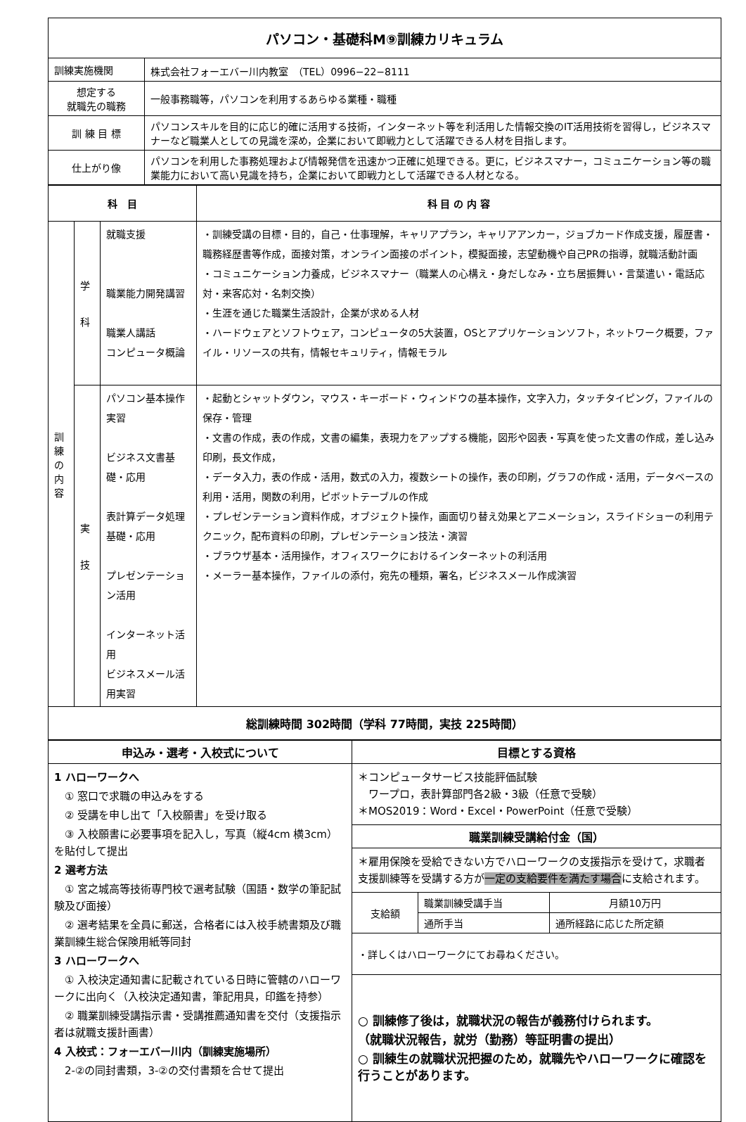| パソコン・基礎科M⑨訓練カリキュラム | |
| 訓練実施機関 | 株式会社フォーエバー川内教室 （TEL）0996−22−8111 |
| 想定する 就職先の職務 | 一般事務職等，パソコンを利用するあらゆる業種・職種 |
| 訓 練 目 標 | パソコンスキルを目的に応じ的確に活用する技術，インターネット等を利活用した情報交換のIT活用技術を習得し，ビジネスマナーなど職業人としての見識を深め，企業において即戦力として活躍できる人材を目指します。 |
| 仕上がり像 | パソコンを利用した事務処理および情報発信を迅速かつ正確に処理できる。更に，ビジネスマナー，コミュニケーション等の職業能力において高い見識を持ち，企業において即戦力として活躍できる人材となる。 |
| 科 目 | | | 科 目 の 内 容 |
| --- | --- | --- | --- |
| 訓 練 の 内 容 | 学 科 | 就職支援 職業能力開発講習 職業人講話 コンピュータ概論 | ・訓練受講の目標・目的，自己・仕事理解，キャリアプラン，キャリアアンカー，ジョブカード作成支援，履歴書・職務経歴書等作成，面接対策，オンライン面接のポイント，模擬面接，志望動機や自己PRの指導，就職活動計画 ・コミュニケーション力養成，ビジネスマナー（職業人の心構え・身だしなみ・立ち居振舞い・言葉遣い・電話応対・来客応対・名刺交換） ・生涯を通じた職業生活設計，企業が求める人材 ・ハードウェアとソフトウェア，コンピュータの5大装置，OSとアプリケーションソフト，ネットワーク概要，ファイル・リソースの共有，情報セキュリティ，情報モラル |
| | 実 技 | パソコン基本操作実習 ビジネス文書基礎・応用 表計算データ処理基礎・応用 プレゼンテーション活用 インターネット活用 ビジネスメール活用実習 | ・起動とシャットダウン，マウス・キーボード・ウィンドウの基本操作，文字入力，タッチタイピング，ファイルの保存・管理 ・文書の作成，表の作成，文書の編集，表現力をアップする機能，図形や図表・写真を使った文書の作成，差し込み印刷，長文作成， ・データ入力，表の作成・活用，数式の入力，複数シートの操作，表の印刷，グラフの作成・活用，データベースの利用・活用，関数の利用，ピボットテーブルの作成 ・プレゼンテーション資料作成，オブジェクト操作，画面切り替え効果とアニメーション，スライドショーの利用テクニック，配布資料の印刷，プレゼンテーション技法・演習 ・ブラウザ基本・活用操作，オフィスワークにおけるインターネットの利活用 ・メーラー基本操作，ファイルの添付，宛先の種類，署名，ビジネスメール作成演習 |
| 総訓練時間 302時間（学科 77時間，実技 225時間） | | | |
| 申込み・選考・入校式について | 目標とする資格 | | |
| --- | --- | --- | --- |
| 1 ハローワークへ ① 窓口で求職の申込みをする ② 受講を申し出て「入校願書」を受け取る ③ 入校願書に必要事項を記入し，写真（縦4cm 横3cm）を貼付して提出 2 選考方法 ① 宮之城高等技術専門校で選考試験（国語・数学の筆記試験及び面接） ② 選考結果を全員に郵送，合格者には入校手続書類及び職業訓練生総合保険用紙等同封 3 ハローワークへ ① 入校決定通知書に記載されている日時に管轄のハローワークに出向く（入校決定通知書，筆記用具，印鑑を持参） ② 職業訓練受講指示書・受講推薦通知書を交付（支援指示者は就職支援計画書） 4 入校式：フォーエバー川内（訓練実施場所） 2-②の同封書類，3-②の交付書類を合せて提出 | ＊コンピュータサービス技能評価試験 ワープロ，表計算部門各2級・3級（任意で受験） ＊MOS2019：Word・Excel・PowerPoint（任意で受験） | | |
| | 職業訓練受講給付金（国） | | |
| | ＊雇用保険を受給できない方でハローワークの支援指示を受けて，求職者支援訓練等を受講する方が 一定の支給要件を満たす場合 に支給されます。 | | |
| | 支給額 | 職業訓練受講手当 | 月額10万円 |
| | | 通所手当 | 通所経路に応じた所定額 |
| | ・詳しくはハローワークにてお尋ねください。 | | |
| | ○ 訓練修了後は，就職状況の報告が義務付けられます。 （就職状況報告，就労（勤務）等証明書の提出） ○ 訓練生の就職状況把握のため，就職先やハローワークに確認を行うことがあります。 | | |